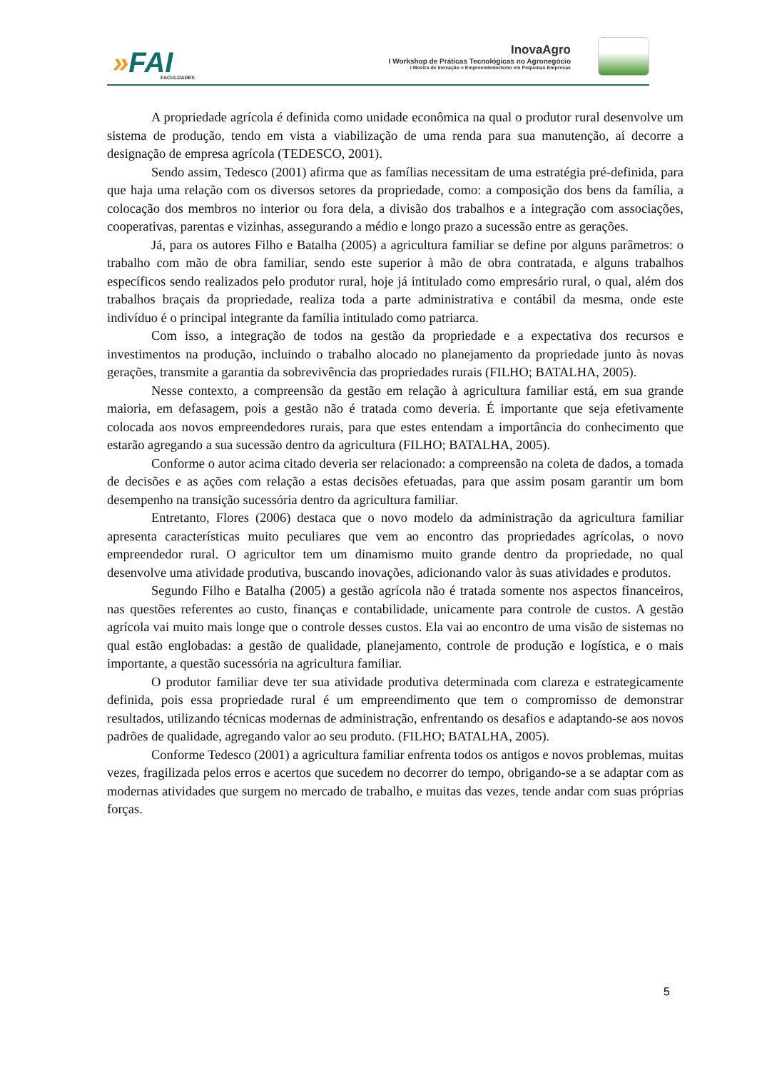»FAI FACULDADES
InovaAgro
I Workshop de Práticas Tecnológicas no Agronegócio
I Mostra de Inovação e Empreendedorismo em Pequenas Empresas
A propriedade agrícola é definida como unidade econômica na qual o produtor rural desenvolve um sistema de produção, tendo em vista a viabilização de uma renda para sua manutenção, aí decorre a designação de empresa agrícola (TEDESCO, 2001).
Sendo assim, Tedesco (2001) afirma que as famílias necessitam de uma estratégia pré-definida, para que haja uma relação com os diversos setores da propriedade, como: a composição dos bens da família, a colocação dos membros no interior ou fora dela, a divisão dos trabalhos e a integração com associações, cooperativas, parentas e vizinhas, assegurando a médio e longo prazo a sucessão entre as gerações.
Já, para os autores Filho e Batalha (2005) a agricultura familiar se define por alguns parâmetros: o trabalho com mão de obra familiar, sendo este superior à mão de obra contratada, e alguns trabalhos específicos sendo realizados pelo produtor rural, hoje já intitulado como empresário rural, o qual, além dos trabalhos braçais da propriedade, realiza toda a parte administrativa e contábil da mesma, onde este indivíduo é o principal integrante da família intitulado como patriarca.
Com isso, a integração de todos na gestão da propriedade e a expectativa dos recursos e investimentos na produção, incluindo o trabalho alocado no planejamento da propriedade junto às novas gerações, transmite a garantia da sobrevivência das propriedades rurais (FILHO; BATALHA, 2005).
Nesse contexto, a compreensão da gestão em relação à agricultura familiar está, em sua grande maioria, em defasagem, pois a gestão não é tratada como deveria. É importante que seja efetivamente colocada aos novos empreendedores rurais, para que estes entendam a importância do conhecimento que estarão agregando a sua sucessão dentro da agricultura (FILHO; BATALHA, 2005).
Conforme o autor acima citado deveria ser relacionado: a compreensão na coleta de dados, a tomada de decisões e as ações com relação a estas decisões efetuadas, para que assim posam garantir um bom desempenho na transição sucessória dentro da agricultura familiar.
Entretanto, Flores (2006) destaca que o novo modelo da administração da agricultura familiar apresenta características muito peculiares que vem ao encontro das propriedades agrícolas, o novo empreendedor rural. O agricultor tem um dinamismo muito grande dentro da propriedade, no qual desenvolve uma atividade produtiva, buscando inovações, adicionando valor às suas atividades e produtos.
Segundo Filho e Batalha (2005) a gestão agrícola não é tratada somente nos aspectos financeiros, nas questões referentes ao custo, finanças e contabilidade, unicamente para controle de custos. A gestão agrícola vai muito mais longe que o controle desses custos. Ela vai ao encontro de uma visão de sistemas no qual estão englobadas: a gestão de qualidade, planejamento, controle de produção e logística, e o mais importante, a questão sucessória na agricultura familiar.
O produtor familiar deve ter sua atividade produtiva determinada com clareza e estrategicamente definida, pois essa propriedade rural é um empreendimento que tem o compromisso de demonstrar resultados, utilizando técnicas modernas de administração, enfrentando os desafios e adaptando-se aos novos padrões de qualidade, agregando valor ao seu produto. (FILHO; BATALHA, 2005).
Conforme Tedesco (2001) a agricultura familiar enfrenta todos os antigos e novos problemas, muitas vezes, fragilizada pelos erros e acertos que sucedem no decorrer do tempo, obrigando-se a se adaptar com as modernas atividades que surgem no mercado de trabalho, e muitas das vezes, tende andar com suas próprias forças.
5